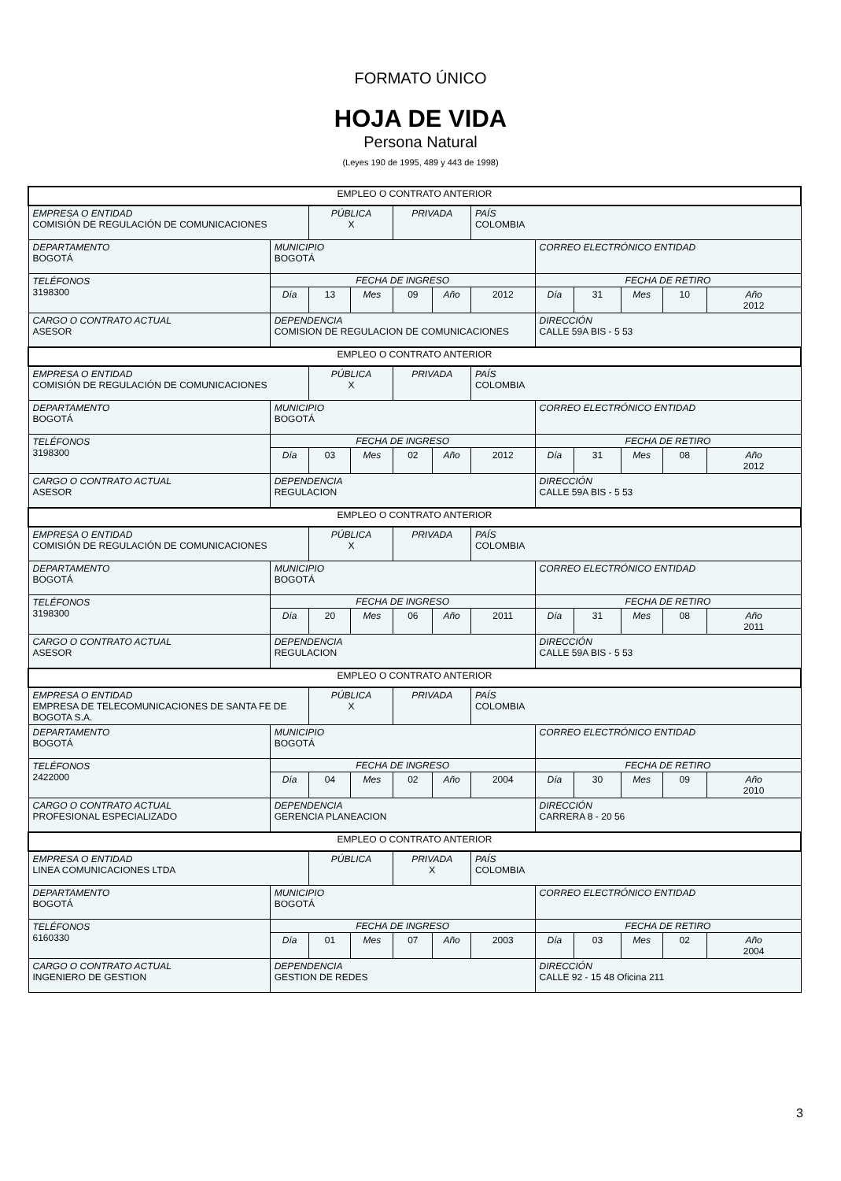FORMATO ÚNICO
HOJA DE VIDA
Persona Natural
(Leyes 190 de 1995, 489 y 443 de 1998)
| EMPLEO O CONTRATO ANTERIOR | | | | | | | | | | | |
| EMPRESA O ENTIDAD COMISIÓN DE REGULACIÓN DE COMUNICACIONES | | PÚBLICA X | | PRIVADA | | PAÍS COLOMBIA | | | | | |
| DEPARTAMENTO BOGOTÁ | MUNICIPIO BOGOTÁ | | | | | | CORREO ELECTRÓNICO ENTIDAD | | | | |
| TELÉFONOS 3198300 | FECHA DE INGRESO | | | | | | FECHA DE RETIRO | | | | |
| | Día | 13 | Mes | 09 | Año | 2012 | Día | 31 | Mes | 10 | Año 2012 |
| CARGO O CONTRATO ACTUAL ASESOR | DEPENDENCIA COMISION DE REGULACION DE COMUNICACIONES | | | | | | DIRECCIÓN CALLE 59A BIS - 5 53 | | | | |
| EMPLEO O CONTRATO ANTERIOR | | | | | | | | | | | |
| EMPRESA O ENTIDAD COMISIÓN DE REGULACIÓN DE COMUNICACIONES | | PÚBLICA X | | PRIVADA | | PAÍS COLOMBIA | | | | | |
| DEPARTAMENTO BOGOTÁ | MUNICIPIO BOGOTÁ | | | | | | CORREO ELECTRÓNICO ENTIDAD | | | | |
| TELÉFONOS 3198300 | FECHA DE INGRESO | | | | | | FECHA DE RETIRO | | | | |
| | Día | 03 | Mes | 02 | Año | 2012 | Día | 31 | Mes | 08 | Año 2012 |
| CARGO O CONTRATO ACTUAL ASESOR | DEPENDENCIA REGULACION | | | | | | DIRECCIÓN CALLE 59A BIS - 5 53 | | | | |
| EMPLEO O CONTRATO ANTERIOR | | | | | | | | | | | |
| EMPRESA O ENTIDAD COMISIÓN DE REGULACIÓN DE COMUNICACIONES | | PÚBLICA X | | PRIVADA | | PAÍS COLOMBIA | | | | | |
| DEPARTAMENTO BOGOTÁ | MUNICIPIO BOGOTÁ | | | | | | CORREO ELECTRÓNICO ENTIDAD | | | | |
| TELÉFONOS 3198300 | FECHA DE INGRESO | | | | | | FECHA DE RETIRO | | | | |
| | Día | 20 | Mes | 06 | Año | 2011 | Día | 31 | Mes | 08 | Año 2011 |
| CARGO O CONTRATO ACTUAL ASESOR | DEPENDENCIA REGULACION | | | | | | DIRECCIÓN CALLE 59A BIS - 5 53 | | | | |
| EMPLEO O CONTRATO ANTERIOR | | | | | | | | | | | |
| EMPRESA O ENTIDAD EMPRESA DE TELECOMUNICACIONES DE SANTA FE DE BOGOTA S.A. | | PÚBLICA X | | PRIVADA | | PAÍS COLOMBIA | | | | | |
| DEPARTAMENTO BOGOTÁ | MUNICIPIO BOGOTÁ | | | | | | CORREO ELECTRÓNICO ENTIDAD | | | | |
| TELÉFONOS 2422000 | FECHA DE INGRESO | | | | | | FECHA DE RETIRO | | | | |
| | Día | 04 | Mes | 02 | Año | 2004 | Día | 30 | Mes | 09 | Año 2010 |
| CARGO O CONTRATO ACTUAL PROFESIONAL ESPECIALIZADO | DEPENDENCIA GERENCIA PLANEACION | | | | | | DIRECCIÓN CARRERA 8 - 20 56 | | | | |
| EMPLEO O CONTRATO ANTERIOR | | | | | | | | | | | |
| EMPRESA O ENTIDAD LINEA COMUNICACIONES LTDA | | PÚBLICA | | PRIVADA X | | PAÍS COLOMBIA | | | | | |
| DEPARTAMENTO BOGOTÁ | MUNICIPIO BOGOTÁ | | | | | | CORREO ELECTRÓNICO ENTIDAD | | | | |
| TELÉFONOS 6160330 | FECHA DE INGRESO | | | | | | FECHA DE RETIRO | | | | |
| | Día | 01 | Mes | 07 | Año | 2003 | Día | 03 | Mes | 02 | Año 2004 |
| CARGO O CONTRATO ACTUAL INGENIERO DE GESTION | DEPENDENCIA GESTION DE REDES | | | | | | DIRECCIÓN CALLE 92 - 15 48 Oficina 211 | | | | |
3